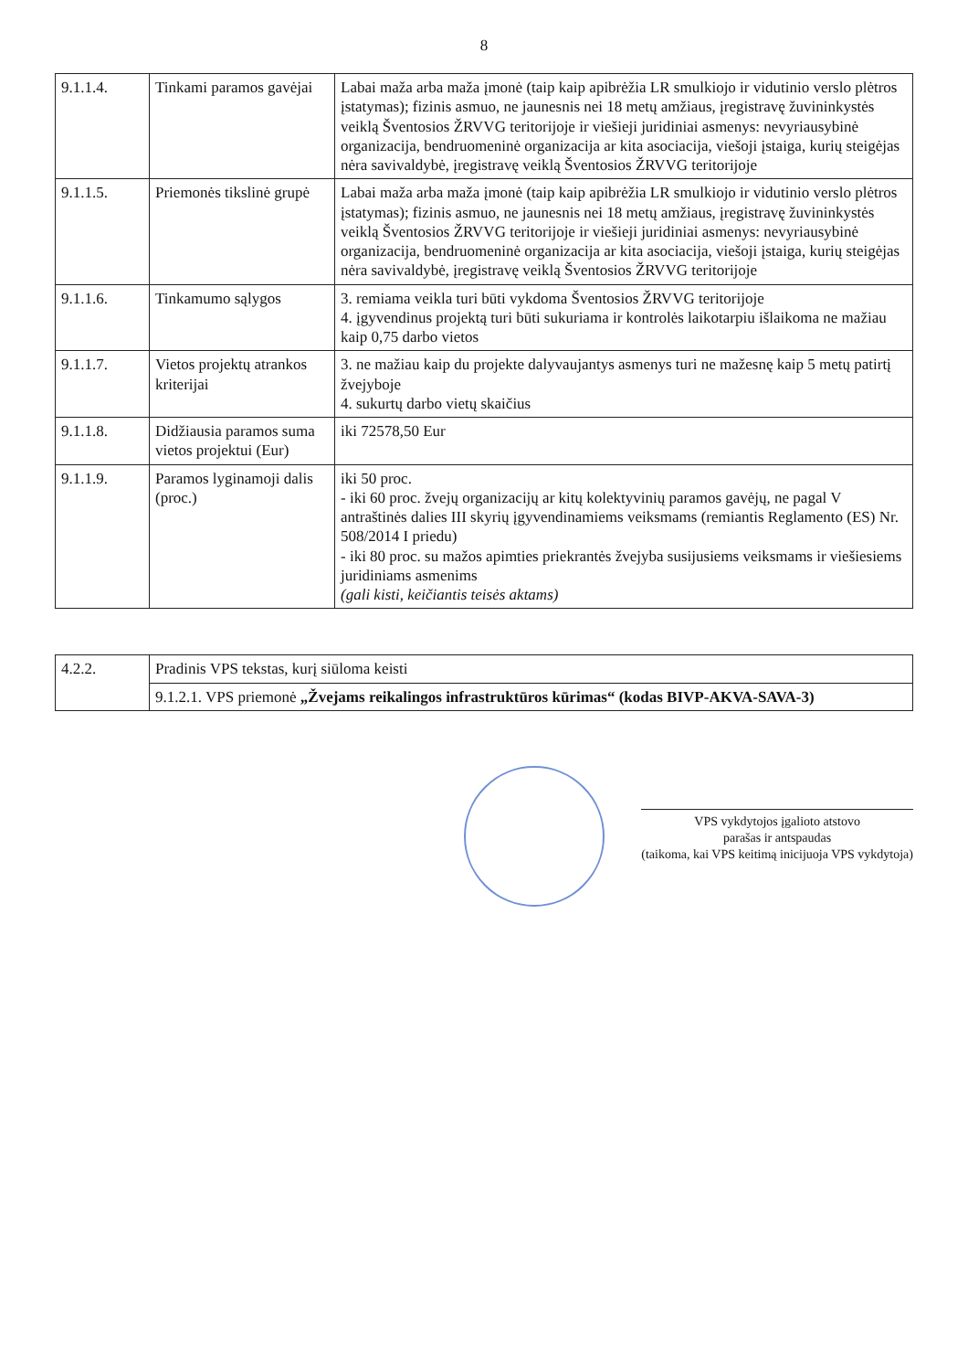8
| 9.1.1.4. | Tinkami paramos gavėjai | Labai maža arba maža įmonė (taip kaip apibrėžia LR smulkiojo ir vidutinio verslo plėtros įstatymas); fizinis asmuo, ne jaunesnis nei 18 metų amžiaus, įregistravę žuvininkystės veiklą Šventosios ŽRVVG teritorijoje ir viešieji juridiniai asmenys: nevyriausybinė organizacija, bendruomeninė organizacija ar kita asociacija, viešoji įstaiga, kurių steigėjas nėra savivaldybė, įregistravę veiklą Šventosios ŽRVVG teritorijoje |
| 9.1.1.5. | Priemonės tikslinė grupė | Labai maža arba maža įmonė (taip kaip apibrėžia LR smulkiojo ir vidutinio verslo plėtros įstatymas); fizinis asmuo, ne jaunesnis nei 18 metų amžiaus, įregistravę žuvininkystės veiklą Šventosios ŽRVVG teritorijoje ir viešieji juridiniai asmenys: nevyriausybinė organizacija, bendruomeninė organizacija ar kita asociacija, viešoji įstaiga, kurių steigėjas nėra savivaldybė, įregistravę veiklą Šventosios ŽRVVG teritorijoje |
| 9.1.1.6. | Tinkamumo sąlygos | 3. remiama veikla turi būti vykdoma Šventosios ŽRVVG teritorijoje 4. įgyvendinus projektą turi būti sukuriama ir kontrolės laikotarpiu išlaikoma ne mažiau kaip 0,75 darbo vietos |
| 9.1.1.7. | Vietos projektų atrankos kriterijai | 3. ne mažiau kaip du projekte dalyvaujantys asmenys turi ne mažesnę kaip 5 metų patirtį žvejyboje 4. sukurtų darbo vietų skaičius |
| 9.1.1.8. | Didžiausia paramos suma vietos projektui (Eur) | iki 72578,50 Eur |
| 9.1.1.9. | Paramos lyginamoji dalis (proc.) | iki 50 proc. - iki 60 proc. žvejų organizacijų ar kitų kolektyvinių paramos gavėjų, ne pagal V antraštinės dalies III skyrių įgyvendinamiems veiksmams (remiantis Reglamento (ES) Nr. 508/2014 I priedu) - iki 80 proc. su mažos apimties priekrantės žvejyba susijusiems veiksmams ir viešiesiems juridiniams asmenims (gali kisti, keičiantis teisės aktams) |
| 4.2.2. | Pradinis VPS tekstas, kurį siūloma keisti |
| | 9.1.2.1. VPS priemonė „Žvejams reikalingos infrastruktūros kūrimas“ (kodas BIVP-AKVA-SAVA-3) |
VPS vykdytojos įgalioto atstovo
parašas ir antspaudas
(taikoma, kai VPS keitimą inicijuoja VPS vykdytoja)